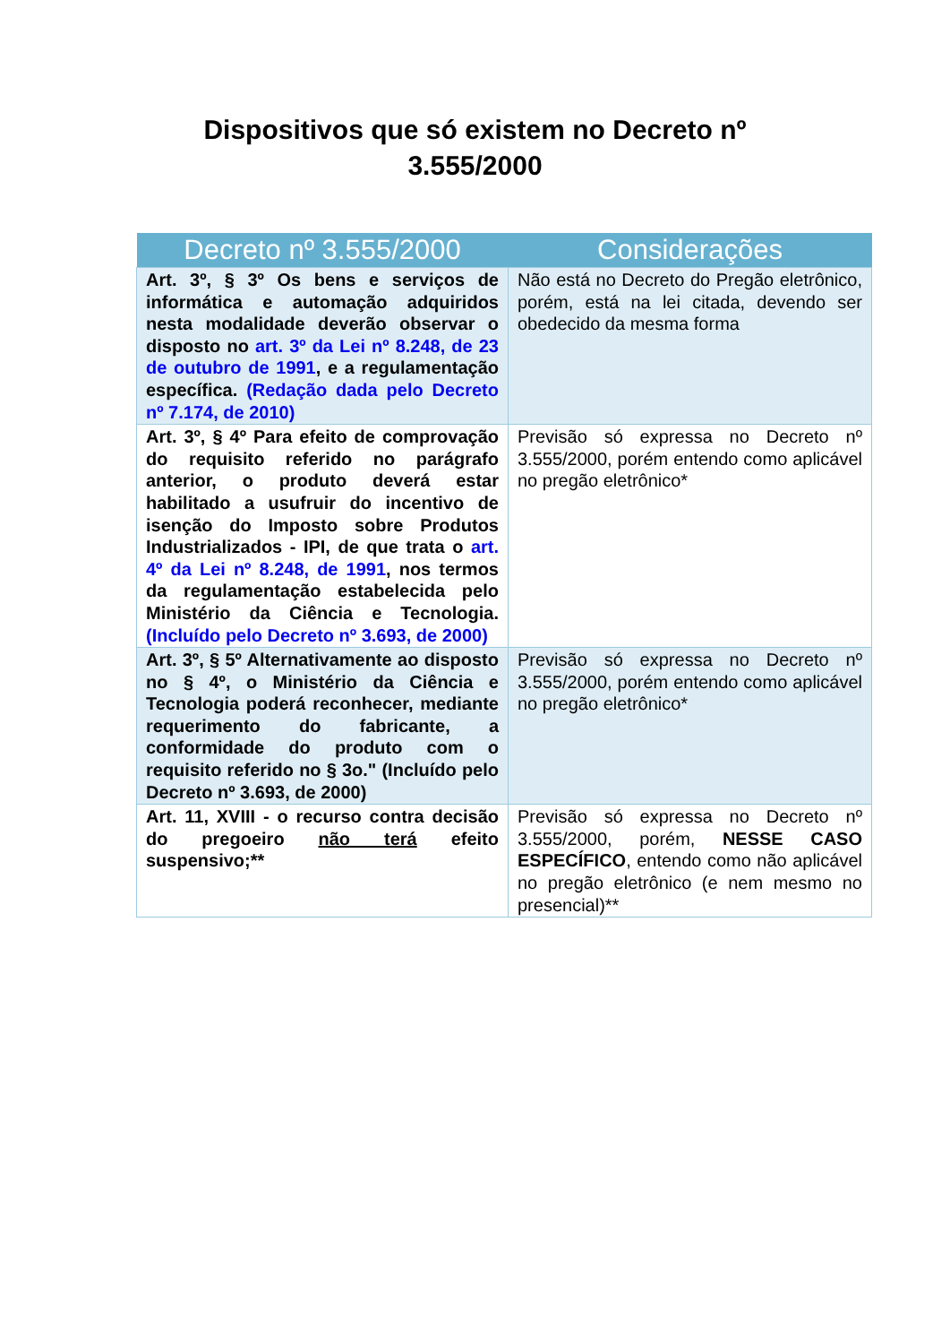Dispositivos que só existem no Decreto nº
3.555/2000
| Decreto nº 3.555/2000 | Considerações |
| --- | --- |
| Art. 3º, § 3º Os bens e serviços de informática e automação adquiridos nesta modalidade deverão observar o disposto no art. 3º da Lei nº 8.248, de 23 de outubro de 1991 , e a regulamentação específica. (Redação dada pelo Decreto nº 7.174, de 2010) | Não está no Decreto do Pregão eletrônico, porém, está na lei citada, devendo ser obedecido da mesma forma |
| Art. 3º, § 4º Para efeito de comprovação do requisito referido no parágrafo anterior, o produto deverá estar habilitado a usufruir do incentivo de isenção do Imposto sobre Produtos Industrializados - IPI, de que trata o art. 4º da Lei nº 8.248, de 1991 , nos termos da regulamentação estabelecida pelo Ministério da Ciência e Tecnologia. (Incluído pelo Decreto nº 3.693, de 2000) | Previsão só expressa no Decreto nº 3.555/2000, porém entendo como aplicável no pregão eletrônico* |
| Art. 3º, § 5º Alternativamente ao disposto no § 4º, o Ministério da Ciência e Tecnologia poderá reconhecer, mediante requerimento do fabricante, a conformidade do produto com o requisito referido no § 3o." (Incluído pelo Decreto nº 3.693, de 2000) | Previsão só expressa no Decreto nº 3.555/2000, porém entendo como aplicável no pregão eletrônico* |
| Art. 11, XVIII - o recurso contra decisão do pregoeiro não terá efeito suspensivo;** | Previsão só expressa no Decreto nº 3.555/2000, porém, NESSE CASO ESPECÍFICO , entendo como não aplicável no pregão eletrônico (e nem mesmo no presencial)** |